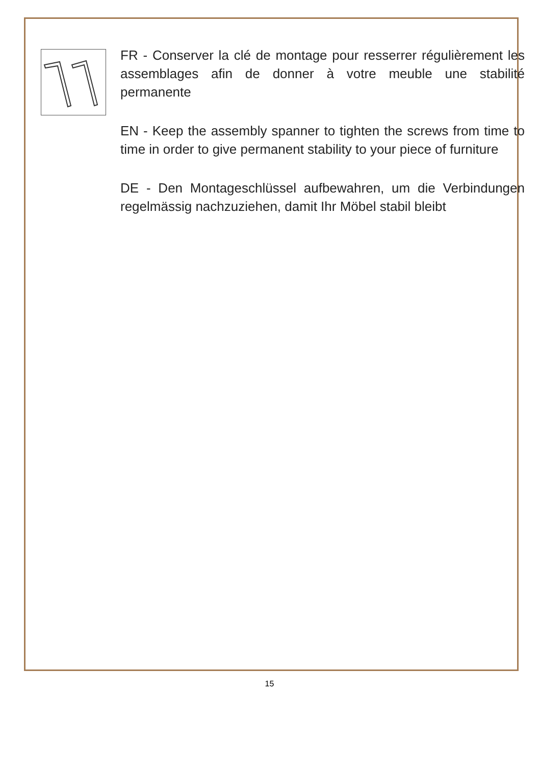FR - Conserver la clé de montage pour resserrer régulièrement les assemblages afin de donner à votre meuble une stabilité permanente
EN - Keep the assembly spanner to tighten the screws from time to time in order to give permanent stability to your piece of furniture
DE - Den Montageschlüssel aufbewahren, um die Verbindungen regelmässig nachzuziehen, damit Ihr Möbel stabil bleibt
15